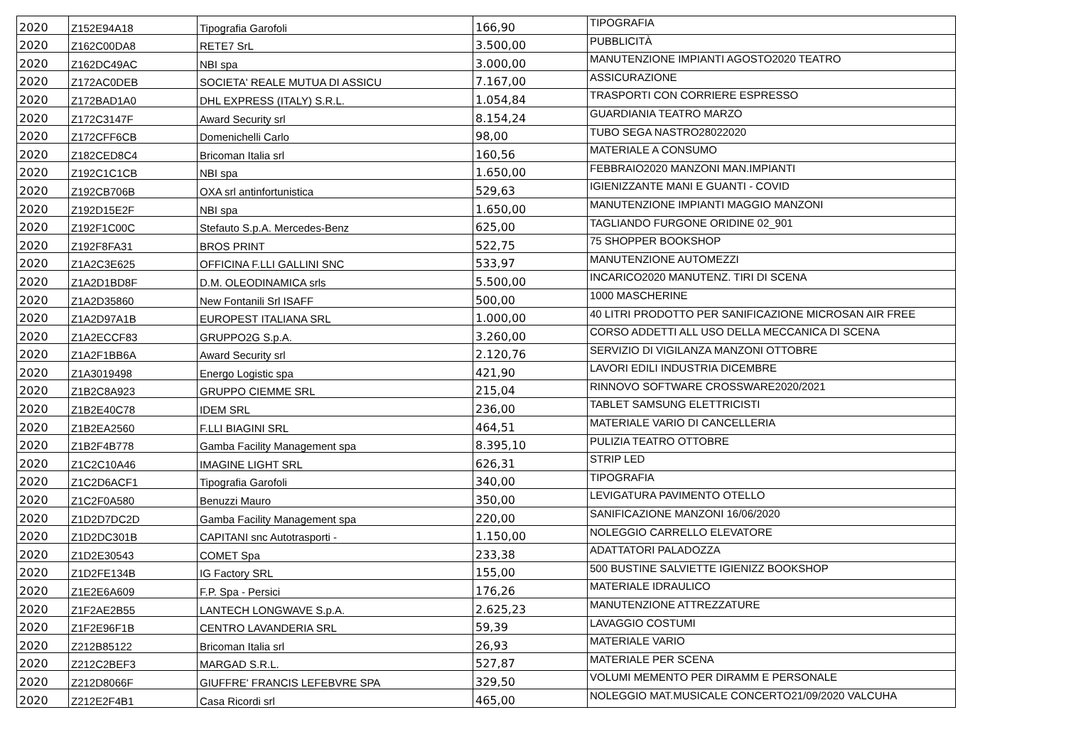| 2020 | Z152E94A18 | Tipografia Garofoli | 166,90 | TIPOGRAFIA |
| 2020 | Z162C00DA8 | RETE7 SrL | 3.500,00 | PUBBLICITÀ |
| 2020 | Z162DC49AC | NBI spa | 3.000,00 | MANUTENZIONE IMPIANTI AGOSTO2020 TEATRO |
| 2020 | Z172AC0DEB | SOCIETA' REALE MUTUA DI ASSICU | 7.167,00 | ASSICURAZIONE |
| 2020 | Z172BAD1A0 | DHL EXPRESS (ITALY) S.R.L. | 1.054,84 | TRASPORTI CON CORRIERE ESPRESSO |
| 2020 | Z172C3147F | Award Security srl | 8.154,24 | GUARDIANIA TEATRO MARZO |
| 2020 | Z172CFF6CB | Domenichelli Carlo | 98,00 | TUBO SEGA NASTRO28022020 |
| 2020 | Z182CED8C4 | Bricoman Italia srl | 160,56 | MATERIALE A CONSUMO |
| 2020 | Z192C1C1CB | NBI spa | 1.650,00 | FEBBRAIO2020 MANZONI MAN.IMPIANTI |
| 2020 | Z192CB706B | OXA srl antinfortunistica | 529,63 | IGIENIZZANTE MANI E GUANTI - COVID |
| 2020 | Z192D15E2F | NBI spa | 1.650,00 | MANUTENZIONE IMPIANTI MAGGIO MANZONI |
| 2020 | Z192F1C00C | Stefauto S.p.A. Mercedes-Benz | 625,00 | TAGLIANDO FURGONE ORIDINE 02_901 |
| 2020 | Z192F8FA31 | BROS PRINT | 522,75 | 75 SHOPPER BOOKSHOP |
| 2020 | Z1A2C3E625 | OFFICINA F.LLI GALLINI SNC | 533,97 | MANUTENZIONE AUTOMEZZI |
| 2020 | Z1A2D1BD8F | D.M. OLEODINAMICA srls | 5.500,00 | INCARICO2020 MANUTENZ. TIRI DI SCENA |
| 2020 | Z1A2D35860 | New Fontanili Srl ISAFF | 500,00 | 1000 MASCHERINE |
| 2020 | Z1A2D97A1B | EUROPEST ITALIANA SRL | 1.000,00 | 40 LITRI PRODOTTO PER SANIFICAZIONE MICROSAN AIR FREE |
| 2020 | Z1A2ECCF83 | GRUPPO2G S.p.A. | 3.260,00 | CORSO ADDETTI ALL USO DELLA MECCANICA DI SCENA |
| 2020 | Z1A2F1BB6A | Award Security srl | 2.120,76 | SERVIZIO DI VIGILANZA MANZONI OTTOBRE |
| 2020 | Z1A3019498 | Energo Logistic spa | 421,90 | LAVORI EDILI INDUSTRIA DICEMBRE |
| 2020 | Z1B2C8A923 | GRUPPO CIEMME SRL | 215,04 | RINNOVO SOFTWARE CROSSWARE2020/2021 |
| 2020 | Z1B2E40C78 | IDEM SRL | 236,00 | TABLET SAMSUNG ELETTRICISTI |
| 2020 | Z1B2EA2560 | F.LLI BIAGINI SRL | 464,51 | MATERIALE VARIO DI CANCELLERIA |
| 2020 | Z1B2F4B778 | Gamba Facility Management spa | 8.395,10 | PULIZIA TEATRO OTTOBRE |
| 2020 | Z1C2C10A46 | IMAGINE LIGHT SRL | 626,31 | STRIP LED |
| 2020 | Z1C2D6ACF1 | Tipografia Garofoli | 340,00 | TIPOGRAFIA |
| 2020 | Z1C2F0A580 | Benuzzi Mauro | 350,00 | LEVIGATURA PAVIMENTO OTELLO |
| 2020 | Z1D2D7DC2D | Gamba Facility Management spa | 220,00 | SANIFICAZIONE MANZONI 16/06/2020 |
| 2020 | Z1D2DC301B | CAPITANI snc Autotrasporti - | 1.150,00 | NOLEGGIO CARRELLO ELEVATORE |
| 2020 | Z1D2E30543 | COMET Spa | 233,38 | ADATTATORI PALADOZZA |
| 2020 | Z1D2FE134B | IG Factory SRL | 155,00 | 500 BUSTINE SALVIETTE IGIENIZZ BOOKSHOP |
| 2020 | Z1E2E6A609 | F.P. Spa - Persici | 176,26 | MATERIALE IDRAULICO |
| 2020 | Z1F2AE2B55 | LANTECH LONGWAVE S.p.A. | 2.625,23 | MANUTENZIONE ATTREZZATURE |
| 2020 | Z1F2E96F1B | CENTRO LAVANDERIA SRL | 59,39 | LAVAGGIO COSTUMI |
| 2020 | Z212B85122 | Bricoman Italia srl | 26,93 | MATERIALE VARIO |
| 2020 | Z212C2BEF3 | MARGAD S.R.L. | 527,87 | MATERIALE PER SCENA |
| 2020 | Z212D8066F | GIUFFRE' FRANCIS LEFEBVRE SPA | 329,50 | VOLUMI MEMENTO PER DIRAMM E PERSONALE |
| 2020 | Z212E2F4B1 | Casa Ricordi srl | 465,00 | NOLEGGIO MAT.MUSICALE CONCERTO21/09/2020 VALCUHA |